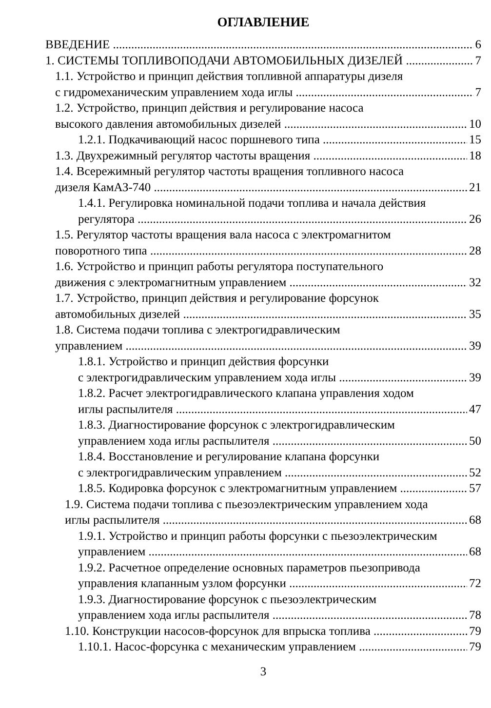ОГЛАВЛЕНИЕ
ВВЕДЕНИЕ 6
1. СИСТЕМЫ ТОПЛИВОПОДАЧИ АВТОМОБИЛЬНЫХ ДИЗЕЛЕЙ 7
1.1. Устройство и принцип действия топливной аппаратуры дизеля
с гидромеханическим управлением хода иглы 7
1.2. Устройство, принцип действия и регулирование насоса
высокого давления автомобильных дизелей 10
1.2.1. Подкачивающий насос поршневого типа 15
1.3. Двухрежимный регулятор частоты вращения 18
1.4. Всережимный регулятор частоты вращения топливного насоса
дизеля КамАЗ-740 21
1.4.1. Регулировка номинальной подачи топлива и начала действия
регулятора 26
1.5. Регулятор частоты вращения вала насоса с электромагнитом
поворотного типа 28
1.6. Устройство и принцип работы регулятора поступательного
движения с электромагнитным управлением 32
1.7. Устройство, принцип действия и регулирование форсунок
автомобильных дизелей 35
1.8. Система подачи топлива с электрогидравлическим
управлением 39
1.8.1. Устройство и принцип действия форсунки
с электрогидравлическим управлением хода иглы 39
1.8.2. Расчет электрогидравлического клапана управления ходом
иглы распылителя 47
1.8.3. Диагностирование форсунок с электрогидравлическим
управлением хода иглы распылителя 50
1.8.4. Восстановление и регулирование клапана форсунки
с электрогидравлическим управлением 52
1.8.5. Кодировка форсунок с электромагнитным управлением 57
1.9. Система подачи топлива с пьезоэлектрическим управлением хода
иглы распылителя 68
1.9.1. Устройство и принцип работы форсунки с пьезоэлектрическим
управлением 68
1.9.2. Расчетное определение основных параметров пьезопривода
управления клапанным узлом форсунки 72
1.9.3. Диагностирование форсунок с пьезоэлектрическим
управлением хода иглы распылителя 78
1.10. Конструкции насосов-форсунок для впрыска топлива 79
1.10.1. Насос-форсунка с механическим управлением 79
3